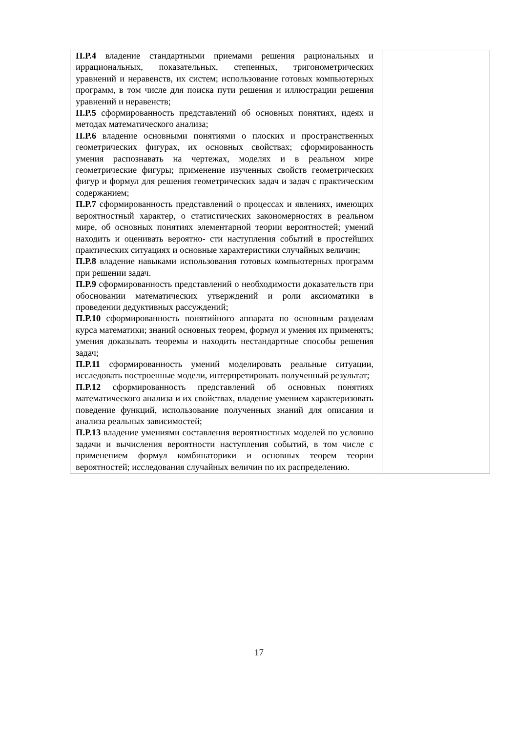| П.Р.4 владение стандартными приемами решения рациональных и иррациональных, показательных, степенных, тригонометрических уравнений и неравенств, их систем; использование готовых компьютерных программ, в том числе для поиска пути решения и иллюстрации решения уравнений и неравенств; П.Р.5 сформированность представлений об основных понятиях, идеях и методах математического анализа; П.Р.6 владение основными понятиями о плоских и пространственных геометрических фигурах, их основных свойствах; сформированность умения распознавать на чертежах, моделях и в реальном мире геометрические фигуры; применение изученных свойств геометрических фигур и формул для решения геометрических задач и задач с практическим содержанием; П.Р.7 сформированность представлений о процессах и явлениях, имеющих вероятностный характер, о статистических закономерностях в реальном мире, об основных понятиях элементарной теории вероятностей; умений находить и оценивать вероятно- сти наступления событий в простейших практических ситуациях и основные характеристики случайных величин; П.Р.8 владение навыками использования готовых компьютерных программ при решении задач. П.Р.9 сформированность представлений о необходимости доказательств при обосновании математических утверждений и роли аксиоматики в проведении дедуктивных рассуждений; П.Р.10 сформированность понятийного аппарата по основным разделам курса математики; знаний основных теорем, формул и умения их применять; умения доказывать теоремы и находить нестандартные способы решения задач; П.Р.11 сформированность умений моделировать реальные ситуации, исследовать построенные модели, интерпретировать полученный результат; П.Р.12 сформированность представлений об основных понятиях математического анализа и их свойствах, владение умением характеризовать поведение функций, использование полученных знаний для описания и анализа реальных зависимостей; П.Р.13 владение умениями составления вероятностных моделей по условию задачи и вычисления вероятности наступления событий, в том числе с применением формул комбинаторики и основных теорем теории вероятностей; исследования случайных величин по их распределению. | |
17